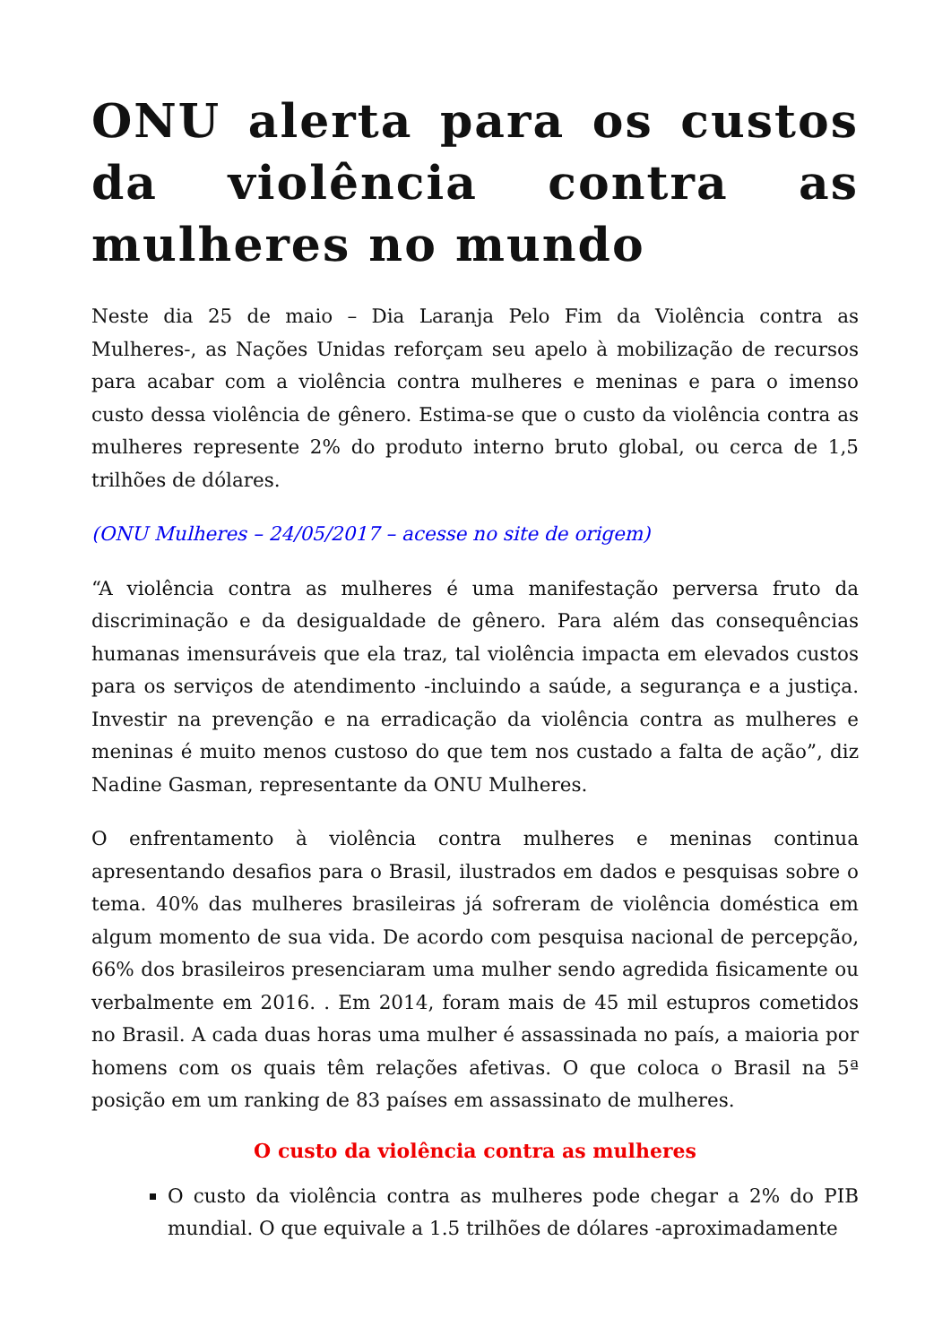ONU alerta para os custos da violência contra as mulheres no mundo
Neste dia 25 de maio – Dia Laranja Pelo Fim da Violência contra as Mulheres-, as Nações Unidas reforçam seu apelo à mobilização de recursos para acabar com a violência contra mulheres e meninas e para o imenso custo dessa violência de gênero. Estima-se que o custo da violência contra as mulheres represente 2% do produto interno bruto global, ou cerca de 1,5 trilhões de dólares.
(ONU Mulheres – 24/05/2017 – acesse no site de origem)
“A violência contra as mulheres é uma manifestação perversa fruto da discriminação e da desigualdade de gênero. Para além das consequências humanas imensuráveis que ela traz, tal violência impacta em elevados custos para os serviços de atendimento -incluindo a saúde, a segurança e a justiça. Investir na prevenção e na erradicação da violência contra as mulheres e meninas é muito menos custoso do que tem nos custado a falta de ação”, diz Nadine Gasman, representante da ONU Mulheres.
O enfrentamento à violência contra mulheres e meninas continua apresentando desafios para o Brasil, ilustrados em dados e pesquisas sobre o tema. 40% das mulheres brasileiras já sofreram de violência doméstica em algum momento de sua vida. De acordo com pesquisa nacional de percepção, 66% dos brasileiros presenciaram uma mulher sendo agredida fisicamente ou verbalmente em 2016. . Em 2014, foram mais de 45 mil estupros cometidos no Brasil. A cada duas horas uma mulher é assassinada no país, a maioria por homens com os quais têm relações afetivas. O que coloca o Brasil na 5ª posição em um ranking de 83 países em assassinato de mulheres.
O custo da violência contra as mulheres
O custo da violência contra as mulheres pode chegar a 2% do PIB mundial. O que equivale a 1.5 trilhões de dólares -aproximadamente